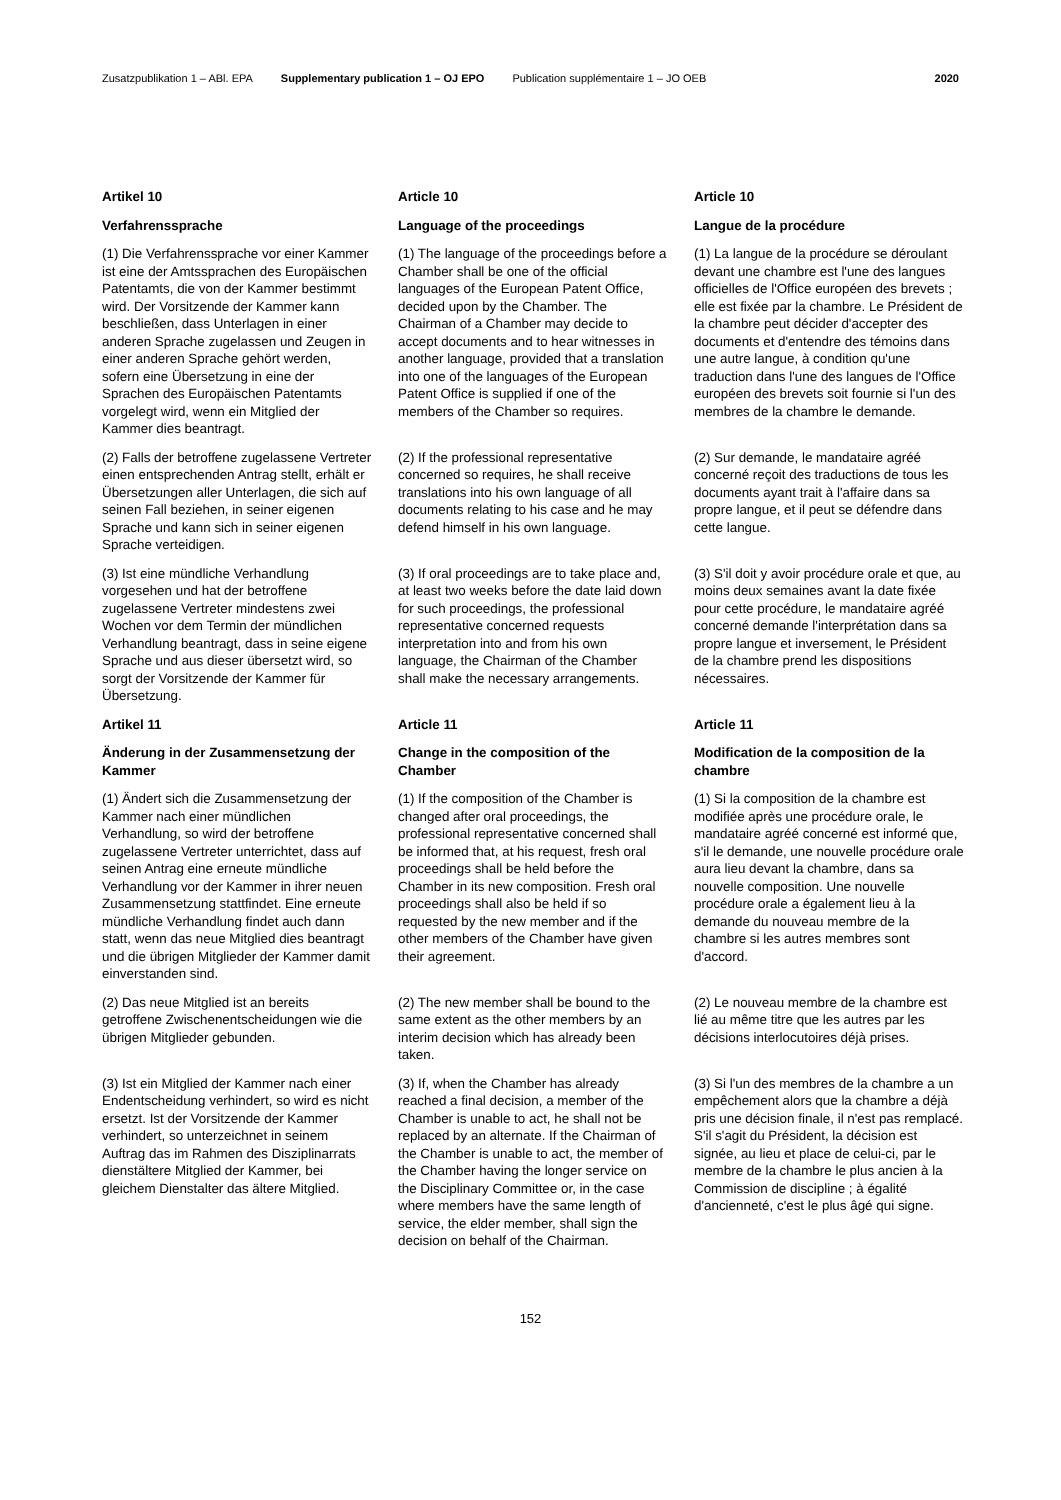Zusatzpublikation 1 – ABl. EPA Supplementary publication 1 – OJ EPO Publication supplémentaire 1 – JO OEB 2020
Artikel 10
Article 10
Article 10
Verfahrenssprache
Language of the proceedings
Langue de la procédure
(1) Die Verfahrenssprache vor einer Kammer ist eine der Amtssprachen des Europäischen Patentamts, die von der Kammer bestimmt wird. Der Vorsitzende der Kammer kann beschließen, dass Unterlagen in einer anderen Sprache zugelassen und Zeugen in einer anderen Sprache gehört werden, sofern eine Übersetzung in eine der Sprachen des Europäischen Patentamts vorgelegt wird, wenn ein Mitglied der Kammer dies beantragt.
(1) The language of the proceedings before a Chamber shall be one of the official languages of the European Patent Office, decided upon by the Chamber. The Chairman of a Chamber may decide to accept documents and to hear witnesses in another language, provided that a translation into one of the languages of the European Patent Office is supplied if one of the members of the Chamber so requires.
(1) La langue de la procédure se déroulant devant une chambre est l'une des langues officielles de l'Office européen des brevets ; elle est fixée par la chambre. Le Président de la chambre peut décider d'accepter des documents et d'entendre des témoins dans une autre langue, à condition qu'une traduction dans l'une des langues de l'Office européen des brevets soit fournie si l'un des membres de la chambre le demande.
(2) Falls der betroffene zugelassene Vertreter einen entsprechenden Antrag stellt, erhält er Übersetzungen aller Unterlagen, die sich auf seinen Fall beziehen, in seiner eigenen Sprache und kann sich in seiner eigenen Sprache verteidigen.
(2) If the professional representative concerned so requires, he shall receive translations into his own language of all documents relating to his case and he may defend himself in his own language.
(2) Sur demande, le mandataire agréé concerné reçoit des traductions de tous les documents ayant trait à l'affaire dans sa propre langue, et il peut se défendre dans cette langue.
(3) Ist eine mündliche Verhandlung vorgesehen und hat der betroffene zugelassene Vertreter mindestens zwei Wochen vor dem Termin der mündlichen Verhandlung beantragt, dass in seine eigene Sprache und aus dieser übersetzt wird, so sorgt der Vorsitzende der Kammer für Übersetzung.
(3) If oral proceedings are to take place and, at least two weeks before the date laid down for such proceedings, the professional representative concerned requests interpretation into and from his own language, the Chairman of the Chamber shall make the necessary arrangements.
(3) S'il doit y avoir procédure orale et que, au moins deux semaines avant la date fixée pour cette procédure, le mandataire agréé concerné demande l'interprétation dans sa propre langue et inversement, le Président de la chambre prend les dispositions nécessaires.
Artikel 11
Article 11
Article 11
Änderung in der Zusammensetzung der Kammer
Change in the composition of the Chamber
Modification de la composition de la chambre
(1) Ändert sich die Zusammensetzung der Kammer nach einer mündlichen Verhandlung, so wird der betroffene zugelassene Vertreter unterrichtet, dass auf seinen Antrag eine erneute mündliche Verhandlung vor der Kammer in ihrer neuen Zusammensetzung stattfindet. Eine erneute mündliche Verhandlung findet auch dann statt, wenn das neue Mitglied dies beantragt und die übrigen Mitglieder der Kammer damit einverstanden sind.
(1) If the composition of the Chamber is changed after oral proceedings, the professional representative concerned shall be informed that, at his request, fresh oral proceedings shall be held before the Chamber in its new composition. Fresh oral proceedings shall also be held if so requested by the new member and if the other members of the Chamber have given their agreement.
(1) Si la composition de la chambre est modifiée après une procédure orale, le mandataire agréé concerné est informé que, s'il le demande, une nouvelle procédure orale aura lieu devant la chambre, dans sa nouvelle composition. Une nouvelle procédure orale a également lieu à la demande du nouveau membre de la chambre si les autres membres sont d'accord.
(2) Das neue Mitglied ist an bereits getroffene Zwischenentscheidungen wie die übrigen Mitglieder gebunden.
(2) The new member shall be bound to the same extent as the other members by an interim decision which has already been taken.
(2) Le nouveau membre de la chambre est lié au même titre que les autres par les décisions interlocutoires déjà prises.
(3) Ist ein Mitglied der Kammer nach einer Endentscheidung verhindert, so wird es nicht ersetzt. Ist der Vorsitzende der Kammer verhindert, so unterzeichnet in seinem Auftrag das im Rahmen des Disziplinarrats dienstältere Mitglied der Kammer, bei gleichem Dienstalter das ältere Mitglied.
(3) If, when the Chamber has already reached a final decision, a member of the Chamber is unable to act, he shall not be replaced by an alternate. If the Chairman of the Chamber is unable to act, the member of the Chamber having the longer service on the Disciplinary Committee or, in the case where members have the same length of service, the elder member, shall sign the decision on behalf of the Chairman.
(3) Si l'un des membres de la chambre a un empêchement alors que la chambre a déjà pris une décision finale, il n'est pas remplacé. S'il s'agit du Président, la décision est signée, au lieu et place de celui-ci, par le membre de la chambre le plus ancien à la Commission de discipline ; à égalité d'ancienneté, c'est le plus âgé qui signe.
152